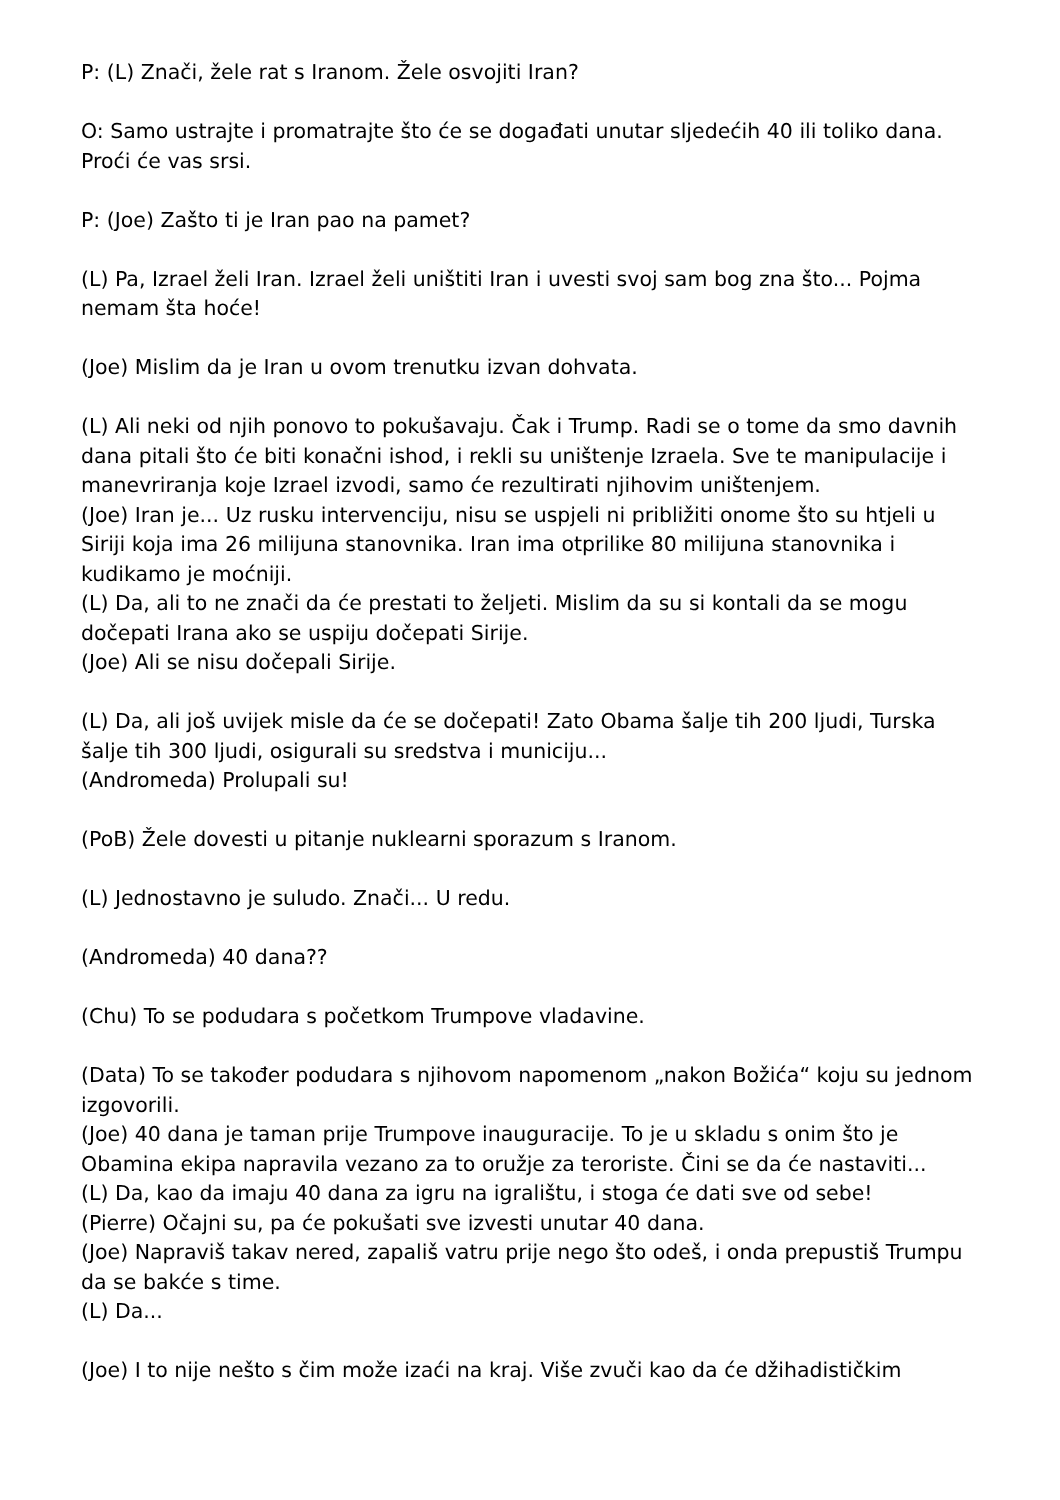P: (L) Znači, žele rat s Iranom. Žele osvojiti Iran?
O: Samo ustrajte i promatrajte što će se događati unutar sljedećih 40 ili toliko dana. Proći će vas srsi.
P: (Joe) Zašto ti je Iran pao na pamet?
(L) Pa, Izrael želi Iran. Izrael želi uništiti Iran i uvesti svoj sam bog zna što... Pojma nemam šta hoće!
(Joe) Mislim da je Iran u ovom trenutku izvan dohvata.
(L) Ali neki od njih ponovo to pokušavaju. Čak i Trump. Radi se o tome da smo davnih dana pitali što će biti konačni ishod, i rekli su uništenje Izraela. Sve te manipulacije i manevriranja koje Izrael izvodi, samo će rezultirati njihovim uništenjem.
(Joe) Iran je... Uz rusku intervenciju, nisu se uspjeli ni približiti onome što su htjeli u Siriji koja ima 26 milijuna stanovnika. Iran ima otprilike 80 milijuna stanovnika i kudikamo je moćniji.
(L) Da, ali to ne znači da će prestati to željeti. Mislim da su si kontali da se mogu dočepati Irana ako se uspiju dočepati Sirije.
(Joe) Ali se nisu dočepali Sirije.
(L) Da, ali još uvijek misle da će se dočepati! Zato Obama šalje tih 200 ljudi, Turska šalje tih 300 ljudi, osigurali su sredstva i municiju...
(Andromeda) Prolupali su!
(PoB) Žele dovesti u pitanje nuklearni sporazum s Iranom.
(L) Jednostavno je suludo. Znači... U redu.
(Andromeda) 40 dana??
(Chu) To se podudara s početkom Trumpove vladavine.
(Data) To se također podudara s njihovom napomenom „nakon Božića“ koju su jednom izgovorili.
(Joe) 40 dana je taman prije Trumpove inauguracije. To je u skladu s onim što je Obamina ekipa napravila vezano za to oružje za teroriste. Čini se da će nastaviti...
(L) Da, kao da imaju 40 dana za igru na igralištu, i stoga će dati sve od sebe!
(Pierre) Očajni su, pa će pokušati sve izvesti unutar 40 dana.
(Joe) Napraviš takav nered, zapališ vatru prije nego što odeš, i onda prepustiš Trumpu da se bakće s time.
(L) Da...
(Joe) I to nije nešto s čim može izaći na kraj. Više zvuči kao da će džihadističkim